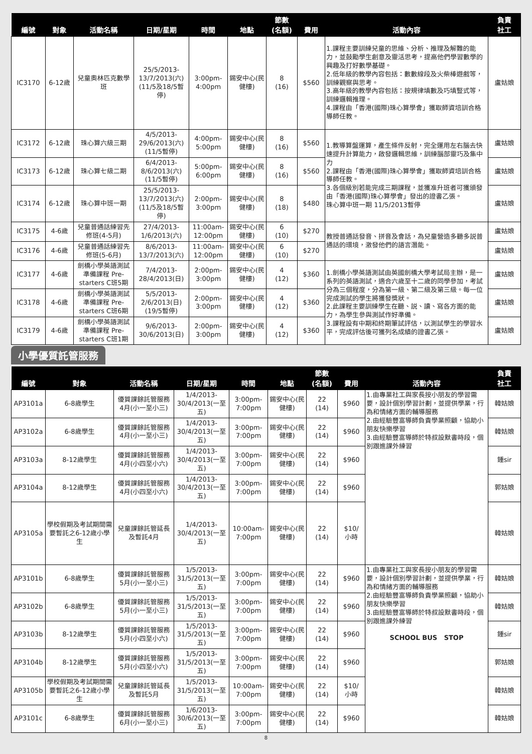| 編號 | 對象 | 活動名稱 | 日期/星期 | 時間 | 地點 | 節數 (名額) | 費用 | 活動內容 | 負責 社工 |
| --- | --- | --- | --- | --- | --- | --- | --- | --- | --- |
| IC3170 | 6-12歲 | 兒童奧林匹克數學班 | 25/5/2013-13/7/2013(六)(11/5及18/5暫停) | 3:00pm-4:00pm | 錫安中心(民健樓) | 8 (16) | $560 | 1.課程主要訓練兒童的思維、分析、推理及解難的能力，並鼓勵學生創意及靈活思考，提高他們學習數學的興趣及打好數學基礎。 2.低年級的教學內容包括：數數線段及火柴棒遊戲等，訓練觀察與思考。 3.高年級的教學內容包括：按規律填數及巧填豎式等，訓練邏輯推理。 4.課程由「香港(國際)珠心算學會」獲取師資培訓合格導師任教。 | 盧姑娘 |
| IC3172 | 6-12歲 | 珠心算六級三期 | 4/5/2013-29/6/2013(六)(11/5暫停) | 4:00pm-5:00pm | 錫安中心(民健樓) | 8 (16) | $560 | 1.教導算盤運算，產生條件反射，完全運用左右腦去快速提升計算能力，啟發邏輯思維，訓練腦部靈巧及集中力 2.課程由「香港(國際)珠心算學會」獲取師資培訓合格導師任教。 3.各個級別若能完成三期課程，並獲准升班者可獲頒發由「香港(國際)珠心算學會」發出的證書乙張。 珠心算中班一期 11/5/2013暫停 | 盧姑娘 |
| IC3173 | 6-12歲 | 珠心算七級二期 | 6/4/2013-8/6/2013(六)(11/5暫停) | 5:00pm-6:00pm | 錫安中心(民健樓) | 8 (16) | $560 | | 盧姑娘 |
| IC3174 | 6-12歲 | 珠心算中班一期 | 25/5/2013-13/7/2013(六)(11/5及18/5暫停) | 2:00pm-3:00pm | 錫安中心(民健樓) | 8 (18) | $480 | | 盧姑娘 |
| IC3175 | 4-6歲 | 兒童普通話練習先修班(4-5月) | 27/4/2013-1/6/2013(六) | 11:00am-12:00pm | 錫安中心(民健樓) | 6 (10) | $270 | 教授普通話發音、拼音及會話，為兒童營造多聽多説普通話的環境，激發他們的語言潛能。 | 盧姑娘 |
| IC3176 | 4-6歲 | 兒童普通話練習先修班(5-6月) | 8/6/2013-13/7/2013(六) | 11:00am-12:00pm | 錫安中心(民健樓) | 6 (10) | $270 | | 盧姑娘 |
| IC3177 | 4-6歲 | 劍橋小學英語測試準備課程 Pre-starters C班5期 | 7/4/2013-28/4/2013(日) | 2:00pm-3:00pm | 錫安中心(民健樓) | 4 (12) | $360 | 1.劍橋小學英語測試由英國劍橋大學考試局主辦，是一系列的英語測試，適合六歲至十二歲的同學參加，考試分為三個程度，分為第一級、第二級及第三級。每一位完成測試的學生將獲發獎狀。 2.此課程主要訓練學生在聽、説、讀、寫各方面的能力，為學生參與測試作好準備。 3.課程設有中期和終期筆試評估，以測試學生的學習水平，完成評估後可獲列名成績的證書乙張。 | 盧姑娘 |
| IC3178 | 4-6歲 | 劍橋小學英語測試準備課程 Pre-starters C班6期 | 5/5/2013-2/6/2013(日)(19/5暫停) | 2:00pm-3:00pm | 錫安中心(民健樓) | 4 (12) | $360 | | 盧姑娘 |
| IC3179 | 4-6歲 | 劍橋小學英語測試準備課程 Pre-starters C班1期 | 9/6/2013-30/6/2013(日) | 2:00pm-3:00pm | 錫安中心(民健樓) | 4 (12) | $360 | | 盧姑娘 |
小學優質託管服務
| 編號 | 對象 | 活動名稱 | 日期/星期 | 時間 | 地點 | 節數 (名額) | 費用 | 活動內容 | 負責 社工 |
| --- | --- | --- | --- | --- | --- | --- | --- | --- | --- |
| AP3101a | 6-8歲學生 | 優質課餘託管服務 4月(小一至小三) | 1/4/2013-30/4/2013(一至五) | 3:00pm-7:00pm | 錫安中心(民健樓) | 22 (14) | $960 | 1.由專業社工與家長按小朋友的學習需要，設計個別學習計劃，並提供學業，行為和情緒方面的輔導服務 2.由經驗豐富導師負責學業照顧，協助小朋友快樂學習 3.由經驗豐富導師於特叔設默書時段，個別跟進課外練習 | 韓姑娘 |
| AP3102a | 6-8歲學生 | 優質課餘託管服務 4月(小一至小三) | 1/4/2013-30/4/2013(一至五) | 3:00pm-7:00pm | 錫安中心(民健樓) | 22 (14) | $960 | | 韓姑娘 |
| AP3103a | 8-12歲學生 | 優質課餘託管服務 4月(小四至小六) | 1/4/2013-30/4/2013(一至五) | 3:00pm-7:00pm | 錫安中心(民健樓) | 22 (14) | $960 | | 鍾sir |
| AP3104a | 8-12歲學生 | 優質課餘託管服務 4月(小四至小六) | 1/4/2013-30/4/2013(一至五) | 3:00pm-7:00pm | 錫安中心(民健樓) | 22 (14) | $960 | | 郭姑娘 |
| AP3105a | 學校假期及考試期間需要暫託之6-12歲小學生 | 兒童課餘託管延長及暫託4月 | 1/4/2013-30/4/2013(一至五) | 10:00am-7:00pm | 錫安中心(民健樓) | 22 (14) | $10/ 小時 | | 韓姑娘 |
| AP3101b | 6-8歲學生 | 優質課餘託管服務 5月(小一至小三) | 1/5/2013-31/5/2013(一至五) | 3:00pm-7:00pm | 錫安中心(民健樓) | 22 (14) | $960 | 1.由專業社工與家長按小朋友的學習需要，設計個別學習計劃，並提供學業，行為和情緒方面的輔導服務 2.由經驗豐富導師負責學業照顧，協助小朋友快樂學習 3.由經驗豐富導師於特叔設默書時段，個別跟進課外練習 SCHOOL BUS STOP | 韓姑娘 |
| AP3102b | 6-8歲學生 | 優質課餘託管服務 5月(小一至小三) | 1/5/2013-31/5/2013(一至五) | 3:00pm-7:00pm | 錫安中心(民健樓) | 22 (14) | $960 | | 韓姑娘 |
| AP3103b | 8-12歲學生 | 優質課餘託管服務 5月(小四至小六) | 1/5/2013-31/5/2013(一至五) | 3:00pm-7:00pm | 錫安中心(民健樓) | 22 (14) | $960 | | 鍾sir |
| AP3104b | 8-12歲學生 | 優質課餘託管服務 5月(小四至小六) | 1/5/2013-31/5/2013(一至五) | 3:00pm-7:00pm | 錫安中心(民健樓) | 22 (14) | $960 | | 郭姑娘 |
| AP3105b | 學校假期及考試期間需要暫託之6-12歲小學生 | 兒童課餘託管延長及暫託5月 | 1/5/2013-31/5/2013(一至五) | 10:00am-7:00pm | 錫安中心(民健樓) | 22 (14) | $10/ 小時 | | 韓姑娘 |
| AP3101c | 6-8歲學生 | 優質課餘託管服務 6月(小一至小三) | 1/6/2013-30/6/2013(一至五) | 3:00pm-7:00pm | 錫安中心(民健樓) | 22 (14) | $960 | | 韓姑娘 |
8